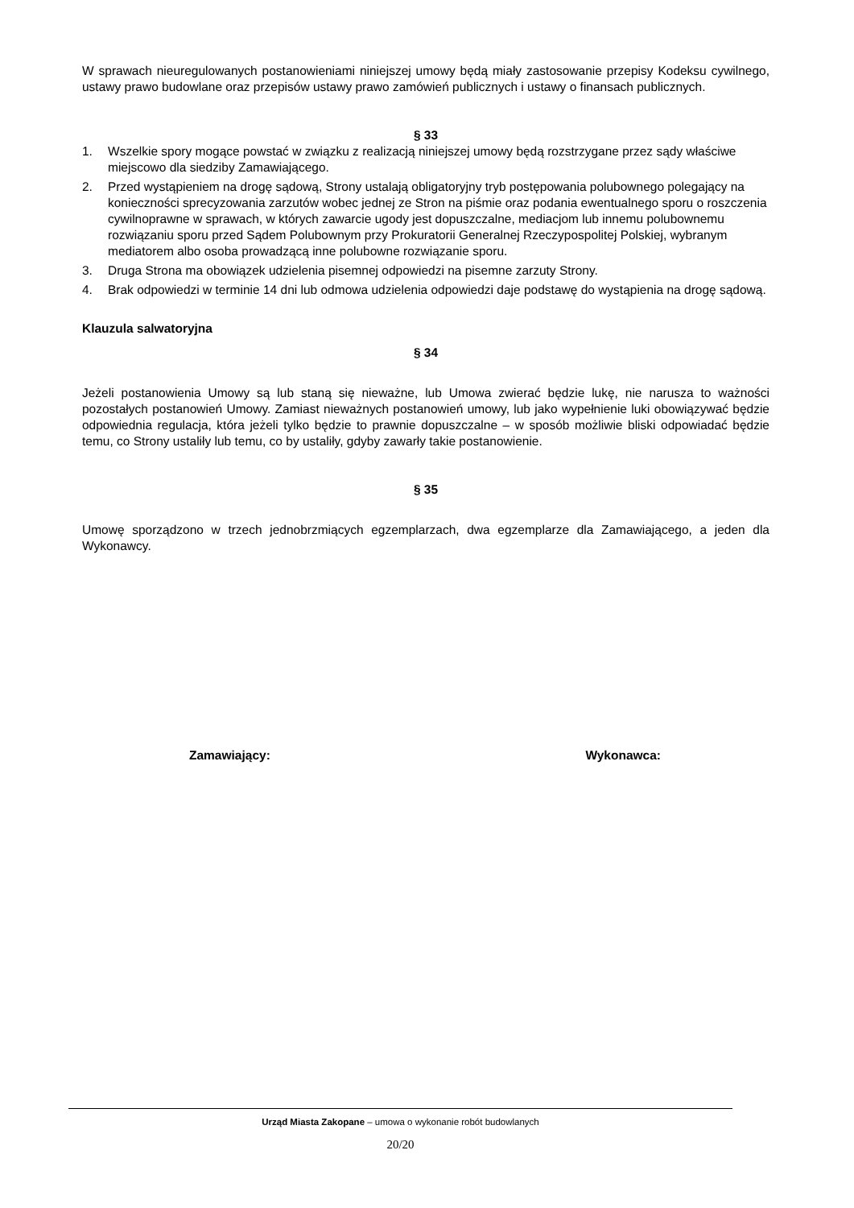W sprawach nieuregulowanych postanowieniami niniejszej umowy będą miały zastosowanie przepisy Kodeksu cywilnego, ustawy prawo budowlane oraz przepisów ustawy prawo zamówień publicznych i ustawy o finansach publicznych.
§ 33
1. Wszelkie spory mogące powstać w związku z realizacją niniejszej umowy będą rozstrzygane przez sądy właściwe miejscowo dla siedziby Zamawiającego.
2. Przed wystąpieniem na drogę sądową, Strony ustalają obligatoryjny tryb postępowania polubownego polegający na konieczności sprecyzowania zarzutów wobec jednej ze Stron na piśmie oraz podania ewentualnego sporu o roszczenia cywilnoprawne w sprawach, w których zawarcie ugody jest dopuszczalne, mediacjom lub innemu polubownemu rozwiązaniu sporu przed Sądem Polubownym przy Prokuratorii Generalnej Rzeczypospolitej Polskiej, wybranym mediatorem albo osoba prowadzącą inne polubowne rozwiązanie sporu.
3. Druga Strona ma obowiązek udzielenia pisemnej odpowiedzi na pisemne zarzuty Strony.
4. Brak odpowiedzi w terminie 14 dni lub odmowa udzielenia odpowiedzi daje podstawę do wystąpienia na drogę sądową.
Klauzula salwatoryjna
§ 34
Jeżeli postanowienia Umowy są lub staną się nieważne, lub Umowa zwierać będzie lukę, nie narusza to ważności pozostałych postanowień Umowy. Zamiast nieważnych postanowień umowy, lub jako wypełnienie luki obowiązywać będzie odpowiednia regulacja, która jeżeli tylko będzie to prawnie dopuszczalne – w sposób możliwie bliski odpowiadać będzie temu, co Strony ustaliły lub temu, co by ustaliły, gdyby zawarły takie postanowienie.
§ 35
Umowę sporządzono w trzech jednobrzmiących egzemplarzach, dwa egzemplarze dla Zamawiającego, a jeden dla Wykonawcy.
Zamawiający: Wykonawca:
Urząd Miasta Zakopane – umowa o wykonanie robót budowlanych
20/20